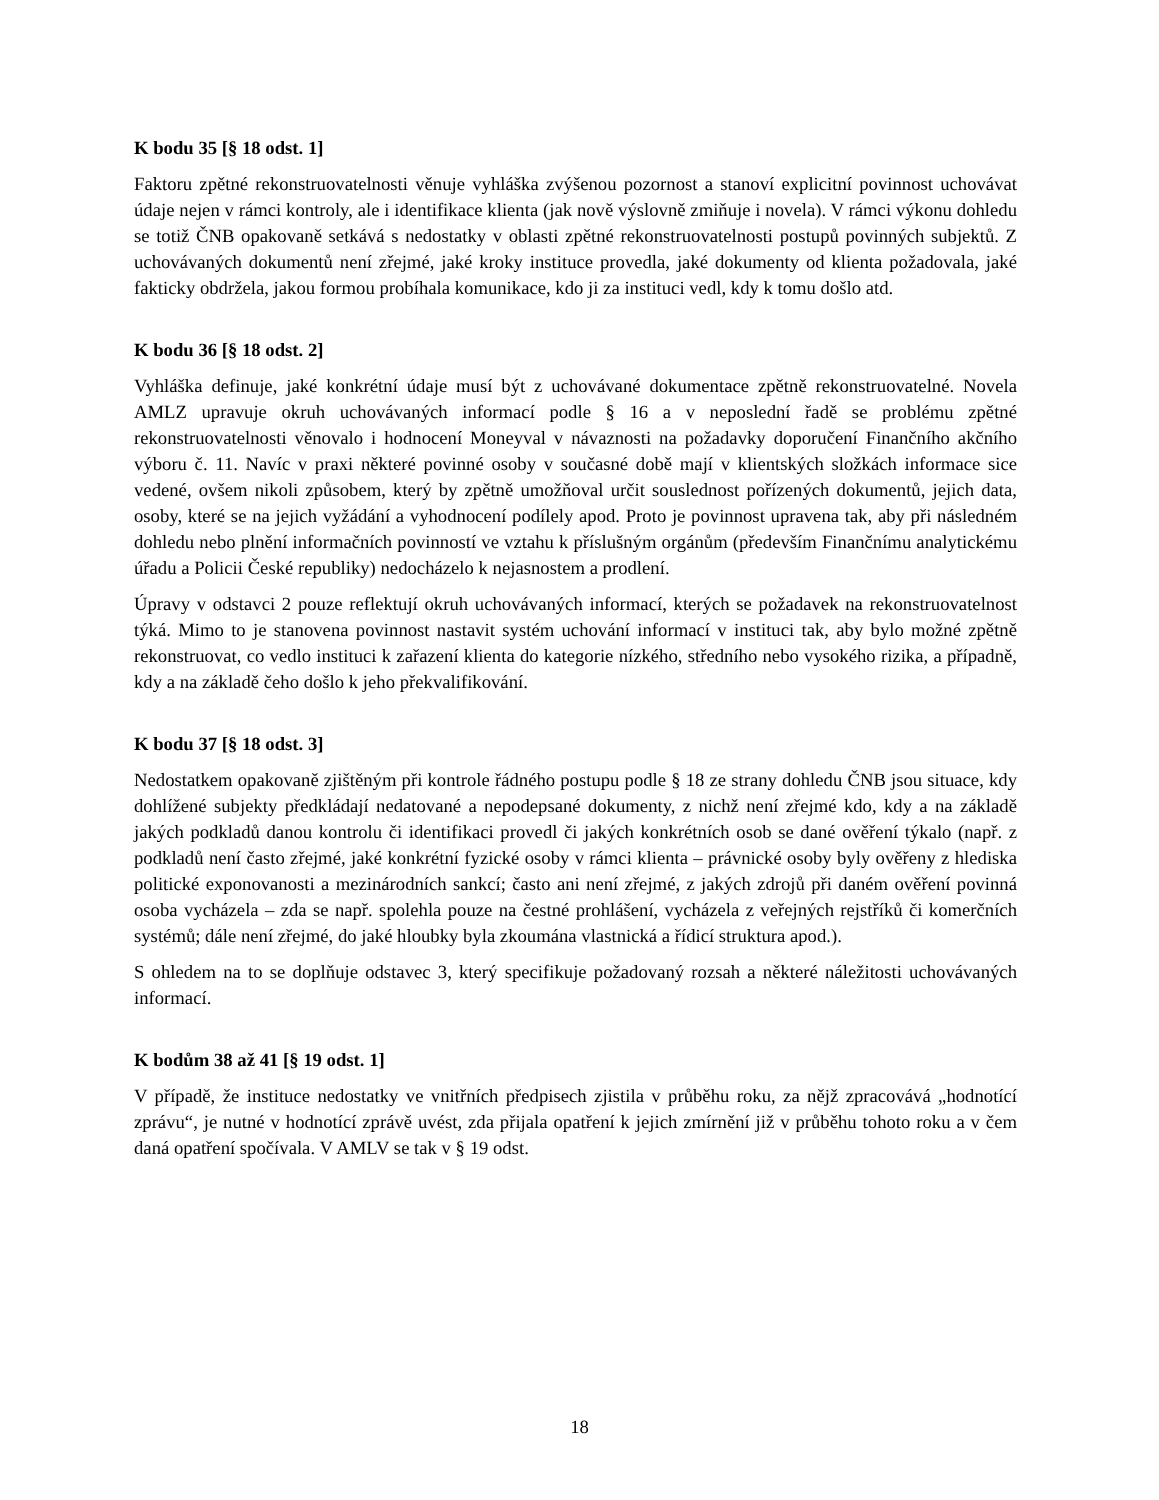K bodu 35 [§ 18 odst. 1]
Faktoru zpětné rekonstruovatelnosti věnuje vyhláška zvýšenou pozornost a stanoví explicitní povinnost uchovávat údaje nejen v rámci kontroly, ale i identifikace klienta (jak nově výslovně zmiňuje i novela). V rámci výkonu dohledu se totiž ČNB opakovaně setkává s nedostatky v oblasti zpětné rekonstruovatelnosti postupů povinných subjektů. Z uchovávaných dokumentů není zřejmé, jaké kroky instituce provedla, jaké dokumenty od klienta požadovala, jaké fakticky obdržela, jakou formou probíhala komunikace, kdo ji za instituci vedl, kdy k tomu došlo atd.
K bodu 36 [§ 18 odst. 2]
Vyhláška definuje, jaké konkrétní údaje musí být z uchovávané dokumentace zpětně rekonstruovatelné. Novela AMLZ upravuje okruh uchovávaných informací podle § 16 a v neposlední řadě se problému zpětné rekonstruovatelnosti věnovalo i hodnocení Moneyval v návaznosti na požadavky doporučení Finančního akčního výboru č. 11. Navíc v praxi některé povinné osoby v současné době mají v klientských složkách informace sice vedené, ovšem nikoli způsobem, který by zpětně umožňoval určit souslednost pořízených dokumentů, jejich data, osoby, které se na jejich vyžádání a vyhodnocení podílely apod. Proto je povinnost upravena tak, aby při následném dohledu nebo plnění informačních povinností ve vztahu k příslušným orgánům (především Finančnímu analytickému úřadu a Policii České republiky) nedocházelo k nejasnostem a prodlení.
Úpravy v odstavci 2 pouze reflektují okruh uchovávaných informací, kterých se požadavek na rekonstruovatelnost týká. Mimo to je stanovena povinnost nastavit systém uchování informací v instituci tak, aby bylo možné zpětně rekonstruovat, co vedlo instituci k zařazení klienta do kategorie nízkého, středního nebo vysokého rizika, a případně, kdy a na základě čeho došlo k jeho překvalifikování.
K bodu 37 [§ 18 odst. 3]
Nedostatkem opakovaně zjištěným při kontrole řádného postupu podle § 18 ze strany dohledu ČNB jsou situace, kdy dohlížené subjekty předkládají nedatované a nepodepsané dokumenty, z nichž není zřejmé kdo, kdy a na základě jakých podkladů danou kontrolu či identifikaci provedl či jakých konkrétních osob se dané ověření týkalo (např. z podkladů není často zřejmé, jaké konkrétní fyzické osoby v rámci klienta – právnické osoby byly ověřeny z hlediska politické exponovanosti a mezinárodních sankcí; často ani není zřejmé, z jakých zdrojů při daném ověření povinná osoba vycházela – zda se např. spolehla pouze na čestné prohlášení, vycházela z veřejných rejstříků či komerčních systémů; dále není zřejmé, do jaké hloubky byla zkoumána vlastnická a řídicí struktura apod.).
S ohledem na to se doplňuje odstavec 3, který specifikuje požadovaný rozsah a některé náležitosti uchovávaných informací.
K bodům 38 až 41 [§ 19 odst. 1]
V případě, že instituce nedostatky ve vnitřních předpisech zjistila v průběhu roku, za nějž zpracovává „hodnotící zprávu“, je nutné v hodnotící zprávě uvést, zda přijala opatření k jejich zmírnění již v průběhu tohoto roku a v čem daná opatření spočívala. V AMLV se tak v § 19 odst.
18